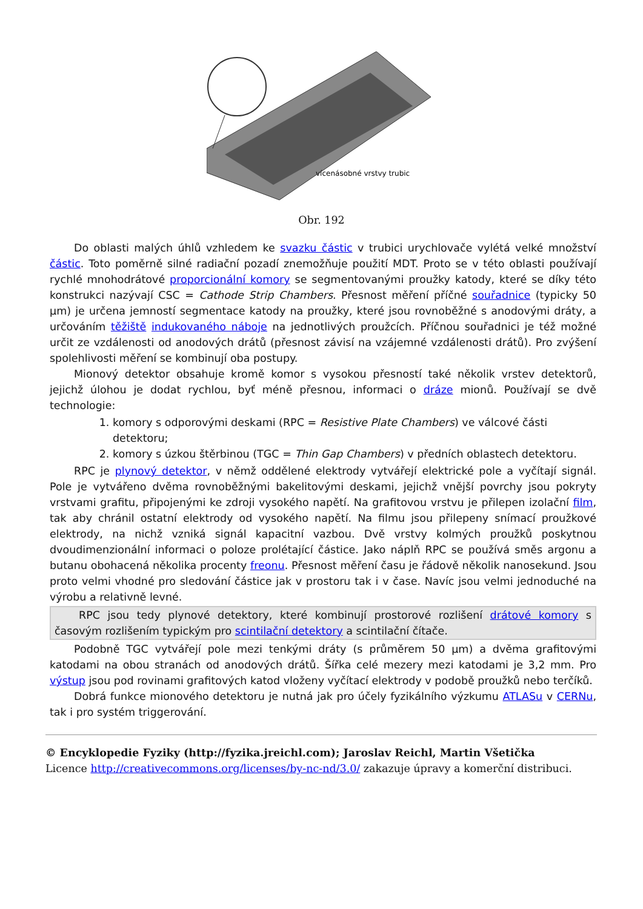vícenásobné vrstvy trubic
Obr. 192
Do oblasti malých úhlů vzhledem ke svazku částic v trubici urychlovače vylétá velké množství částic. Toto poměrně silné radiační pozadí znemožňuje použití MDT. Proto se v této oblasti používají rychlé mnohodrátové proporcionální komory se segmentovanými proužky katody, které se díky této konstrukci nazývají CSC = Cathode Strip Chambers. Přesnost měření příčné souřadnice (typicky 50 μm) je určena jemností segmentace katody na proužky, které jsou rovnoběžné s anodovými dráty, a určováním těžiště indukovaného náboje na jednotlivých proužcích. Příčnou souřadnici je též možné určit ze vzdálenosti od anodových drátů (přesnost závisí na vzájemné vzdálenosti drátů). Pro zvýšení spolehlivosti měření se kombinují oba postupy.
Mionový detektor obsahuje kromě komor s vysokou přesností také několik vrstev detektorů, jejichž úlohou je dodat rychlou, byť méně přesnou, informaci o dráze mionů. Používají se dvě technologie:
1. komory s odporovými deskami (RPC = Resistive Plate Chambers) ve válcové části detektoru;
2. komory s úzkou štěrbinou (TGC = Thin Gap Chambers) v předních oblastech detektoru.
RPC je plynový detektor, v němž oddělené elektrody vytvářejí elektrické pole a vyčítají signál. Pole je vytvářeno dvěma rovnoběžnými bakelitovými deskami, jejichž vnější povrchy jsou pokryty vrstvami grafitu, připojenými ke zdroji vysokého napětí. Na grafitovou vrstvu je přilepen izolační film, tak aby chránil ostatní elektrody od vysokého napětí. Na filmu jsou přilepeny snímací proužkové elektrody, na nichž vzniká signál kapacitní vazbou. Dvě vrstvy kolmých proužků poskytnou dvoudimenzionální informaci o poloze prolétající částice. Jako náplň RPC se používá směs argonu a butanu obohacená několika procenty freonu. Přesnost měření času je řádově několik nanosekund. Jsou proto velmi vhodné pro sledování částice jak v prostoru tak i v čase. Navíc jsou velmi jednoduché na výrobu a relativně levné.
RPC jsou tedy plynové detektory, které kombinují prostorové rozlišení drátové komory s časovým rozlišením typickým pro scintilační detektory a scintilační čítače.
Podobně TGC vytvářejí pole mezi tenkými dráty (s průměrem 50 μm) a dvěma grafitovými katodami na obou stranách od anodových drátů. Šířka celé mezery mezi katodami je 3,2 mm. Pro výstup jsou pod rovinami grafitových katod vloženy vyčítací elektrody v podobě proužků nebo terčíků.
Dobrá funkce mionového detektoru je nutná jak pro účely fyzikálního výzkumu ATLASu v CERNu, tak i pro systém triggerování.
© Encyklopedie Fyziky (http://fyzika.jreichl.com); Jaroslav Reichl, Martin Všetička
Licence http://creativecommons.org/licenses/by-nc-nd/3.0/ zakazuje úpravy a komerční distribuci.